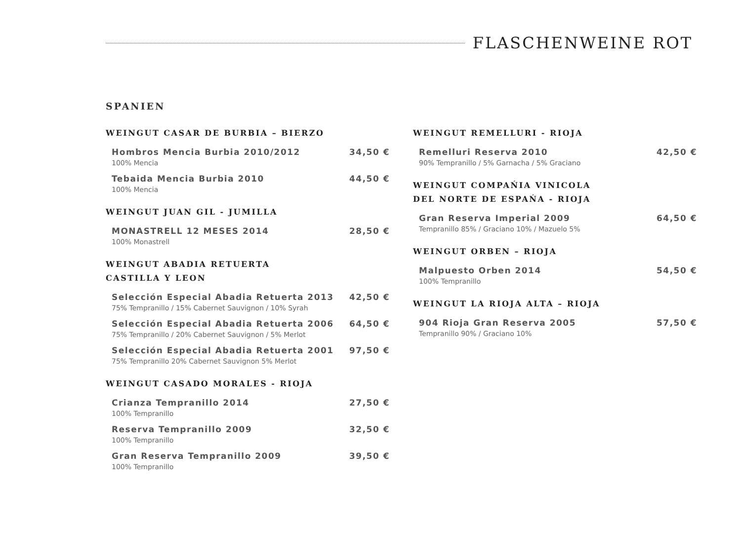FLASCHENWEINE ROT
SPANIEN
WEINGUT CASAR DE BURBIA – BIERZO
Hombros Mencia Burbia 2010/2012 34,50 €
100% Mencia
Tebaida Mencia Burbia 2010 44,50 €
100% Mencia
WEINGUT JUAN GIL - JUMILLA
MONASTRELL 12 MESES 2014 28,50 €
100% Monastrell
WEINGUT ABADIA RETUERTA
CASTILLA Y LEON
Selección Especial Abadia Retuerta 2013 42,50 €
75% Tempranillo / 15% Cabernet Sauvignon / 10% Syrah
Selección Especial Abadia Retuerta 2006 64,50 €
75% Tempranillo / 20% Cabernet Sauvignon / 5% Merlot
Selección Especial Abadia Retuerta 2001 97,50 €
75% Tempranillo 20% Cabernet Sauvignon 5% Merlot
WEINGUT CASADO MORALES - RIOJA
Crianza Tempranillo 2014 27,50 €
100% Tempranillo
Reserva Tempranillo 2009 32,50 €
100% Tempranillo
Gran Reserva Tempranillo 2009 39,50 €
100% Tempranillo
WEINGUT REMELLURI - RIOJA
Remelluri Reserva 2010 42,50 €
90% Tempranillo / 5% Garnacha / 5% Graciano
WEINGUT COMPAŃIA VINICOLA
DEL NORTE DE ESPAŃA - RIOJA
Gran Reserva Imperial 2009 64,50 €
Tempranillo 85% / Graciano 10% / Mazuelo 5%
WEINGUT ORBEN – RIOJA
Malpuesto Orben 2014 54,50 €
100% Tempranillo
WEINGUT LA RIOJA ALTA – RIOJA
904 Rioja Gran Reserva 2005 57,50 €
Tempranillo 90% / Graciano 10%